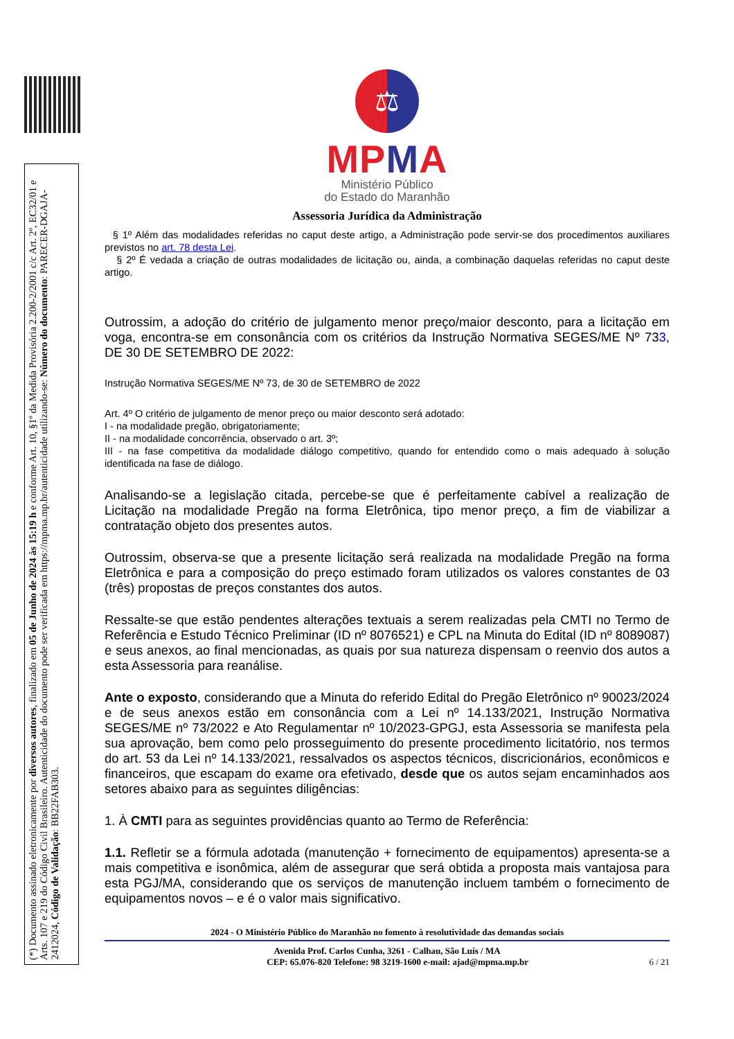(*) Documento assinado eletronicamente por diversos autores, finalizado em 05 de Junho de 2024 às 15:19 h e conforme Art. 10, §1º da Medida Provisória 2.200-2/2001 c/c Art. 2º, EC32/01 e Arts. 107 e 219 do Código Civil Brasileiro. Autenticidade do documento pode ser verificada em https://mpma.mp.br/autenticidade utilizando-se: Número do documento: PARECER-DGAJA-2412024, Código de Validação: BB22FAB303.
⚖
MPMA
Ministério Público
do Estado do Maranhão
Assessoria Jurídica da Administração
§ 1º Além das modalidades referidas no caput deste artigo, a Administração pode servir-se dos procedimentos auxiliares previstos no art. 78 desta Lei.
§ 2º É vedada a criação de outras modalidades de licitação ou, ainda, a combinação daquelas referidas no caput deste artigo.
Outrossim, a adoção do critério de julgamento menor preço/maior desconto, para a licitação em voga, encontra-se em consonância com os critérios da Instrução Normativa SEGES/ME Nº 733, DE 30 DE SETEMBRO DE 2022:
Instrução Normativa SEGES/ME Nº 73, de 30 de SETEMBRO de 2022
Art. 4º O critério de julgamento de menor preço ou maior desconto será adotado:
I - na modalidade pregão, obrigatoriamente;
II - na modalidade concorrência, observado o art. 3º;
III - na fase competitiva da modalidade diálogo competitivo, quando for entendido como o mais adequado à solução identificada na fase de diálogo.
Analisando-se a legislação citada, percebe-se que é perfeitamente cabível a realização de Licitação na modalidade Pregão na forma Eletrônica, tipo menor preço, a fim de viabilizar a contratação objeto dos presentes autos.
Outrossim, observa-se que a presente licitação será realizada na modalidade Pregão na forma Eletrônica e para a composição do preço estimado foram utilizados os valores constantes de 03 (três) propostas de preços constantes dos autos.
Ressalte-se que estão pendentes alterações textuais a serem realizadas pela CMTI no Termo de Referência e Estudo Técnico Preliminar (ID nº 8076521) e CPL na Minuta do Edital (ID nº 8089087) e seus anexos, ao final mencionadas, as quais por sua natureza dispensam o reenvio dos autos a esta Assessoria para reanálise.
Ante o exposto, considerando que a Minuta do referido Edital do Pregão Eletrônico nº 90023/2024 e de seus anexos estão em consonância com a Lei nº 14.133/2021, Instrução Normativa SEGES/ME nº 73/2022 e Ato Regulamentar nº 10/2023-GPGJ, esta Assessoria se manifesta pela sua aprovação, bem como pelo prosseguimento do presente procedimento licitatório, nos termos do art. 53 da Lei nº 14.133/2021, ressalvados os aspectos técnicos, discricionários, econômicos e financeiros, que escapam do exame ora efetivado, desde que os autos sejam encaminhados aos setores abaixo para as seguintes diligências:
1. À CMTI para as seguintes providências quanto ao Termo de Referência:
1.1. Refletir se a fórmula adotada (manutenção + fornecimento de equipamentos) apresenta-se a mais competitiva e isonômica, além de assegurar que será obtida a proposta mais vantajosa para esta PGJ/MA, considerando que os serviços de manutenção incluem também o fornecimento de equipamentos novos – e é o valor mais significativo.
2024 - O Ministério Público do Maranhão no fomento à resolutividade das demandas sociais
Avenida Prof. Carlos Cunha, 3261 - Calhau, São Luís / MA
CEP: 65.076-820 Telefone: 98 3219-1600 e-mail: ajad@mpma.mp.br 6 / 21